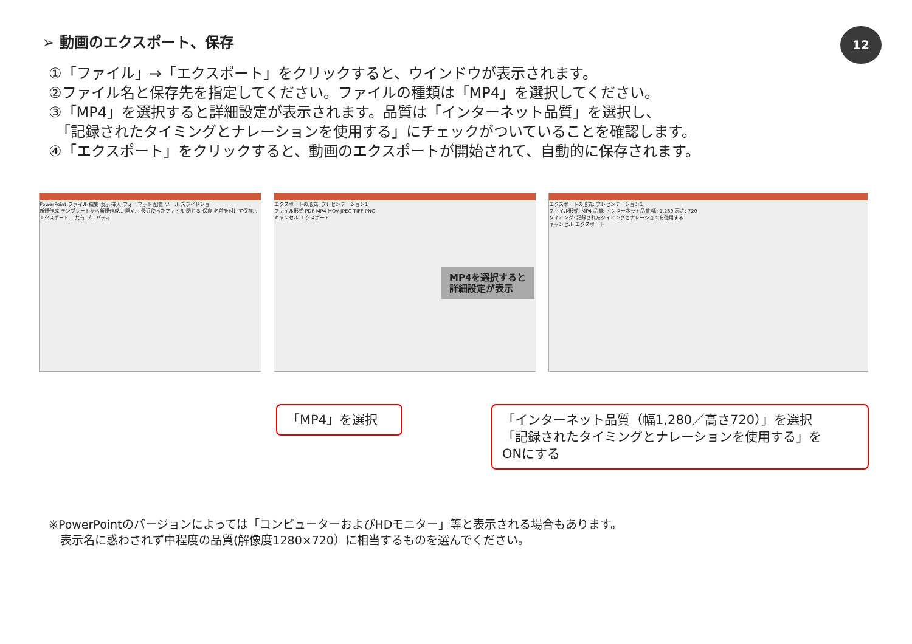➢ 動画のエクスポート、保存 12
①「ファイル」→「エクスポート」をクリックすると、ウインドウが表示されます。
②ファイル名と保存先を指定してください。ファイルの種類は「MP4」を選択してください。
③「MP4」を選択すると詳細設定が表示されます。品質は「インターネット品質」を選択し、
　「記録されたタイミングとナレーションを使用する」にチェックがついていることを確認します。
④「エクスポート」をクリックすると、動画のエクスポートが開始されて、自動的に保存されます。
PowerPoint ファイル 編集 表示 挿入 フォーマット 配置 ツール スライドショー
新規作成 テンプレートから新規作成... 開く... 最近使ったファイル 閉じる 保存 名前を付けて保存... エクスポート... 共有 プロパティ
エクスポートの形式: プレゼンテーション1
ファイル形式 PDF MP4 MOV JPEG TIFF PNG
キャンセル エクスポート
エクスポートの形式: プレゼンテーション1
ファイル形式: MP4 品質: インターネット品質 幅: 1,280 高さ: 720
タイミング: 記録されたタイミングとナレーションを使用する
キャンセル エクスポート
MP4を選択すると
詳細設定が表示
「MP4」を選択
「インターネット品質（幅1,280／高さ720）」を選択
「記録されたタイミングとナレーションを使用する」を
ONにする
※PowerPointのバージョンによっては「コンピューターおよびHDモニター」等と表示される場合もあります。
　表示名に惑わされず中程度の品質(解像度1280×720）に相当するものを選んでください。